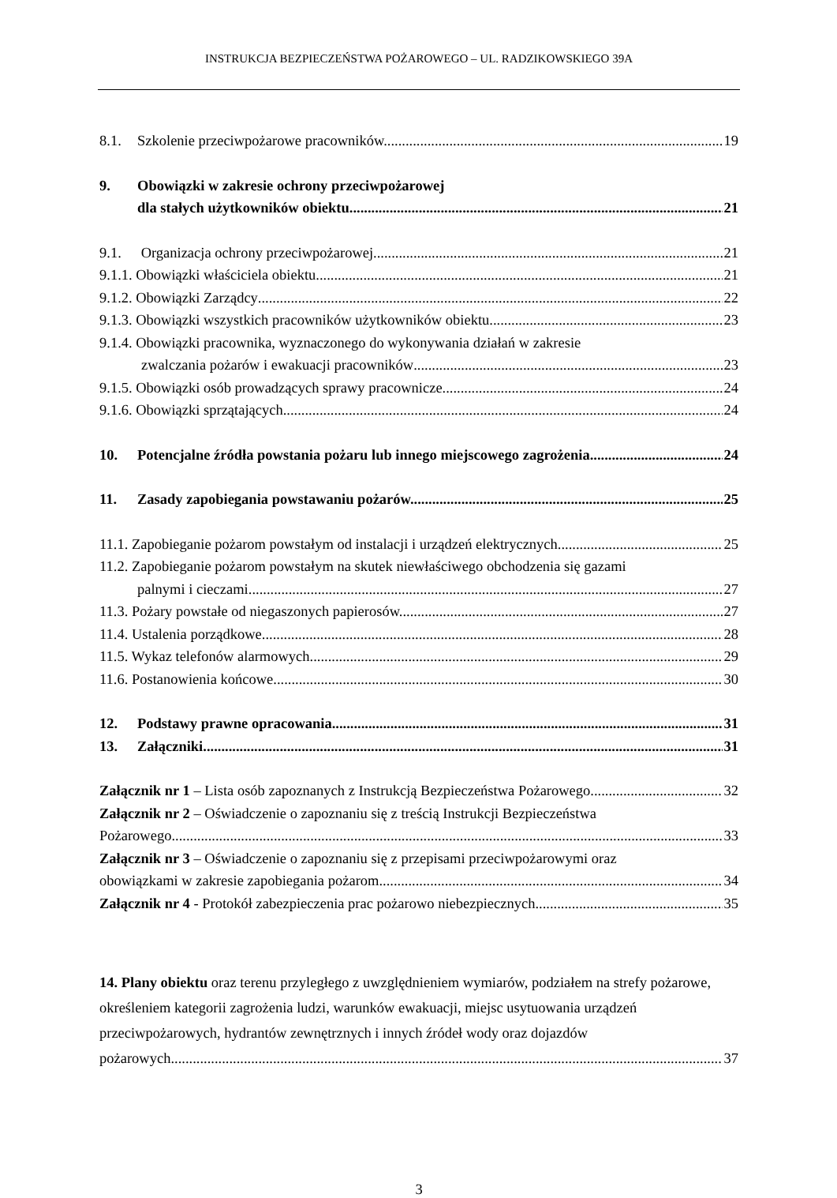INSTRUKCJA BEZPIECZEŃSTWA POŻAROWEGO – UL. RADZIKOWSKIEGO 39A
8.1. Szkolenie przeciwpożarowe pracowników. 19
9. Obowiązki w zakresie ochrony przeciwpożarowej
dla stałych użytkowników obiektu. 21
9.1. Organizacja ochrony przeciwpożarowej. 21
9.1.1. Obowiązki właściciela obiektu. 21
9.1.2. Obowiązki Zarządcy 22
9.1.3. Obowiązki wszystkich pracowników użytkowników obiektu. 23
9.1.4. Obowiązki pracownika, wyznaczonego do wykonywania działań w zakresie
zwalczania pożarów i ewakuacji pracowników 23
9.1.5. Obowiązki osób prowadzących sprawy pracownicze. 24
9.1.6. Obowiązki sprzątających. 24
10. Potencjalne źródła powstania pożaru lub innego miejscowego zagrożenia. 24
11. Zasady zapobiegania powstawaniu pożarów. 25
11.1. Zapobieganie pożarom powstałym od instalacji i urządzeń elektrycznych. 25
11.2. Zapobieganie pożarom powstałym na skutek niewłaściwego obchodzenia się gazami
palnymi i cieczami. 27
11.3. Pożary powstałe od niegaszonych papierosów. 27
11.4. Ustalenia porządkowe. 28
11.5. Wykaz telefonów alarmowych. 29
11.6. Postanowienia końcowe. 30
12. Podstawy prawne opracowania 31
13. Załączniki 31
Załącznik nr 1 – Lista osób zapoznanych z Instrukcją Bezpieczeństwa Pożarowego 32
Załącznik nr 2 – Oświadczenie o zapoznaniu się z treścią Instrukcji Bezpieczeństwa
Pożarowego 33
Załącznik nr 3 – Oświadczenie o zapoznaniu się z przepisami przeciwpożarowymi oraz
obowiązkami w zakresie zapobiegania pożarom 34
Załącznik nr 4 - Protokół zabezpieczenia prac pożarowo niebezpiecznych. 35
14. Plany obiektu oraz terenu przyległego z uwzględnieniem wymiarów, podziałem na strefy pożarowe, określeniem kategorii zagrożenia ludzi, warunków ewakuacji, miejsc usytuowania urządzeń przeciwpożarowych, hydrantów zewnętrznych i innych źródeł wody oraz dojazdów
pożarowych. 37
3